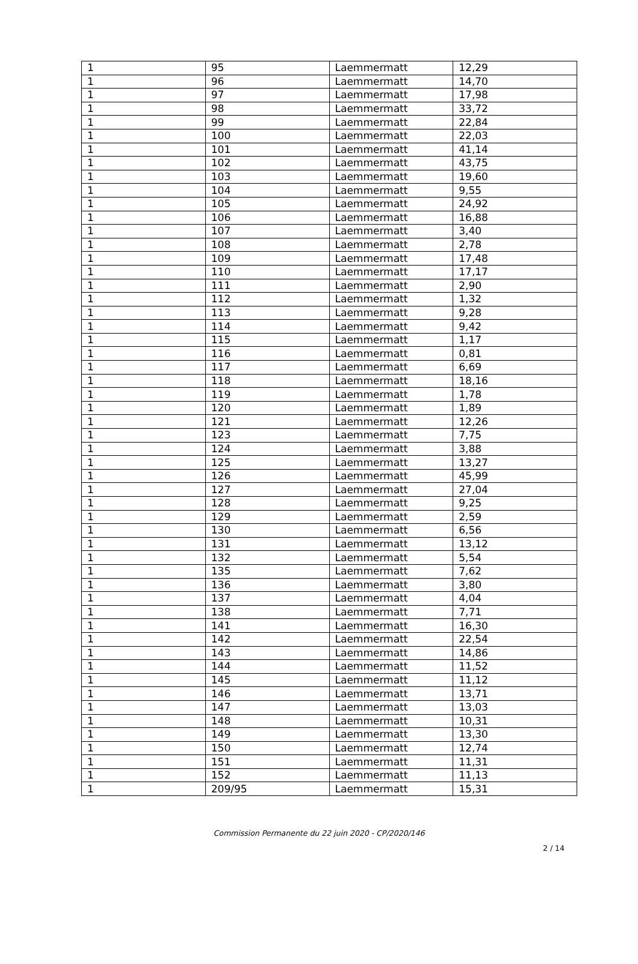| 1 | 95 | Laemmermatt | 12,29 |
| 1 | 96 | Laemmermatt | 14,70 |
| 1 | 97 | Laemmermatt | 17,98 |
| 1 | 98 | Laemmermatt | 33,72 |
| 1 | 99 | Laemmermatt | 22,84 |
| 1 | 100 | Laemmermatt | 22,03 |
| 1 | 101 | Laemmermatt | 41,14 |
| 1 | 102 | Laemmermatt | 43,75 |
| 1 | 103 | Laemmermatt | 19,60 |
| 1 | 104 | Laemmermatt | 9,55 |
| 1 | 105 | Laemmermatt | 24,92 |
| 1 | 106 | Laemmermatt | 16,88 |
| 1 | 107 | Laemmermatt | 3,40 |
| 1 | 108 | Laemmermatt | 2,78 |
| 1 | 109 | Laemmermatt | 17,48 |
| 1 | 110 | Laemmermatt | 17,17 |
| 1 | 111 | Laemmermatt | 2,90 |
| 1 | 112 | Laemmermatt | 1,32 |
| 1 | 113 | Laemmermatt | 9,28 |
| 1 | 114 | Laemmermatt | 9,42 |
| 1 | 115 | Laemmermatt | 1,17 |
| 1 | 116 | Laemmermatt | 0,81 |
| 1 | 117 | Laemmermatt | 6,69 |
| 1 | 118 | Laemmermatt | 18,16 |
| 1 | 119 | Laemmermatt | 1,78 |
| 1 | 120 | Laemmermatt | 1,89 |
| 1 | 121 | Laemmermatt | 12,26 |
| 1 | 123 | Laemmermatt | 7,75 |
| 1 | 124 | Laemmermatt | 3,88 |
| 1 | 125 | Laemmermatt | 13,27 |
| 1 | 126 | Laemmermatt | 45,99 |
| 1 | 127 | Laemmermatt | 27,04 |
| 1 | 128 | Laemmermatt | 9,25 |
| 1 | 129 | Laemmermatt | 2,59 |
| 1 | 130 | Laemmermatt | 6,56 |
| 1 | 131 | Laemmermatt | 13,12 |
| 1 | 132 | Laemmermatt | 5,54 |
| 1 | 135 | Laemmermatt | 7,62 |
| 1 | 136 | Laemmermatt | 3,80 |
| 1 | 137 | Laemmermatt | 4,04 |
| 1 | 138 | Laemmermatt | 7,71 |
| 1 | 141 | Laemmermatt | 16,30 |
| 1 | 142 | Laemmermatt | 22,54 |
| 1 | 143 | Laemmermatt | 14,86 |
| 1 | 144 | Laemmermatt | 11,52 |
| 1 | 145 | Laemmermatt | 11,12 |
| 1 | 146 | Laemmermatt | 13,71 |
| 1 | 147 | Laemmermatt | 13,03 |
| 1 | 148 | Laemmermatt | 10,31 |
| 1 | 149 | Laemmermatt | 13,30 |
| 1 | 150 | Laemmermatt | 12,74 |
| 1 | 151 | Laemmermatt | 11,31 |
| 1 | 152 | Laemmermatt | 11,13 |
| 1 | 209/95 | Laemmermatt | 15,31 |
Commission Permanente du 22 juin 2020 - CP/2020/146
2 / 14